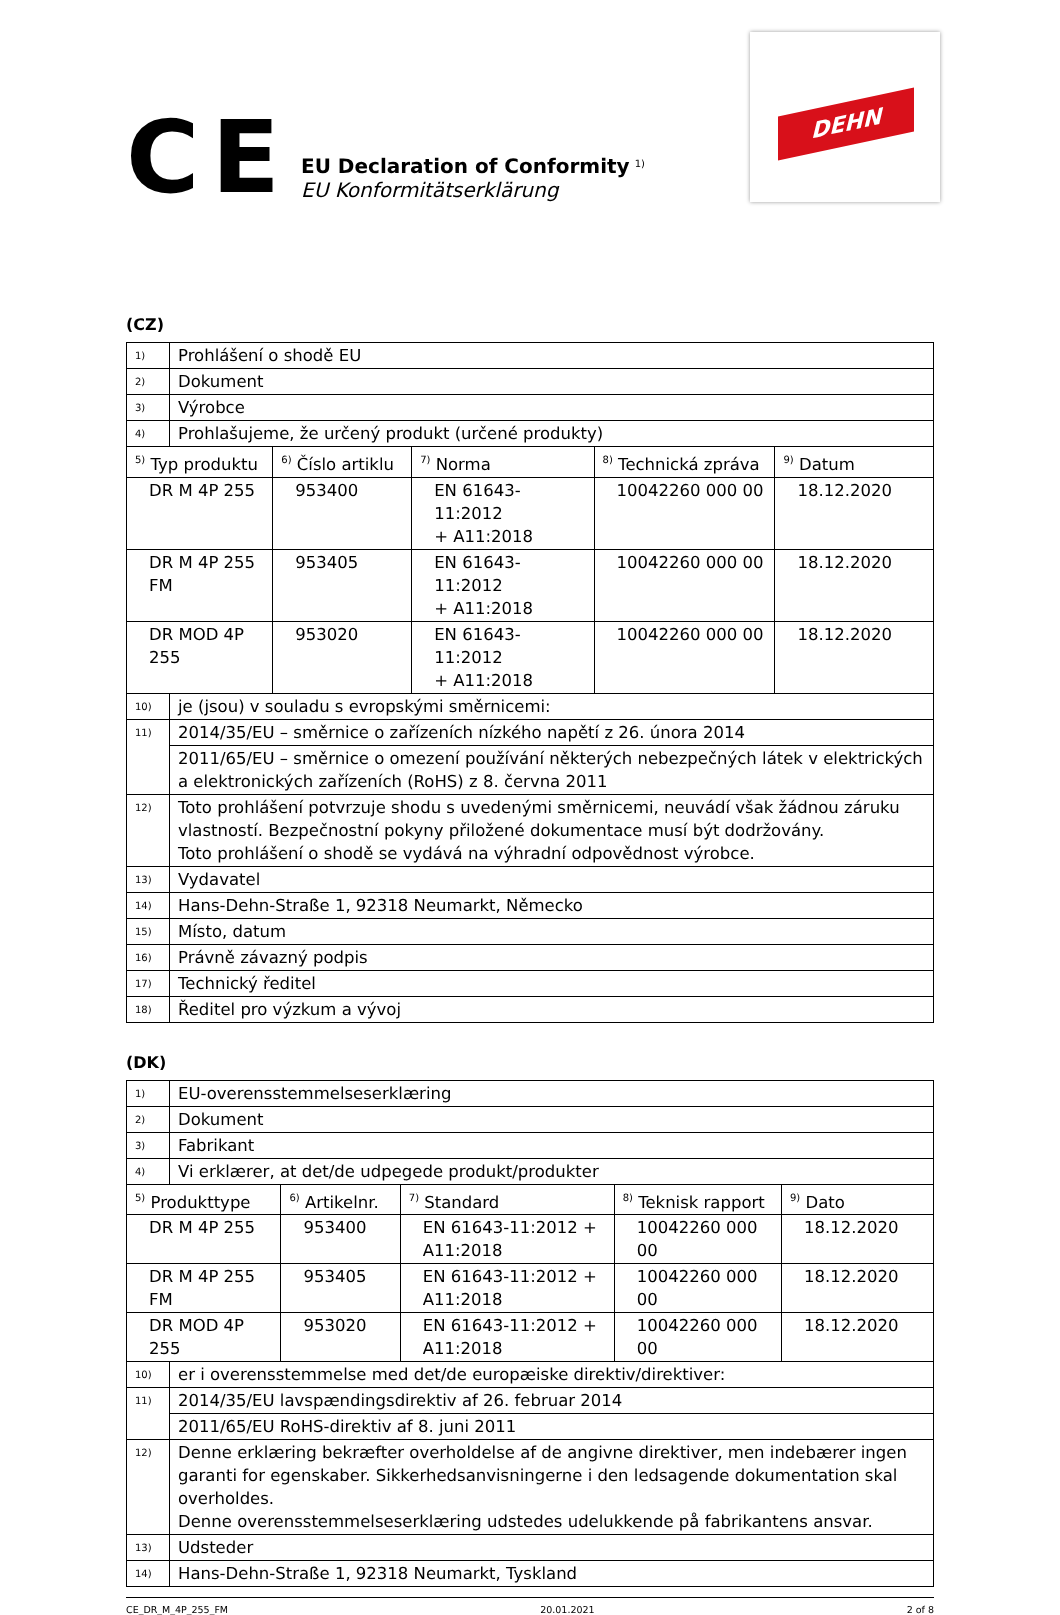CE
EU Declaration of Conformity <sup>1)</sup>
EU Konformitätserklärung
DEHN
(CZ)
| 1) | Prohlášení o shodě EU | | | | |
| 2) | Dokument | | | | |
| 3) | Výrobce | | | | |
| 4) | Prohlašujeme, že určený produkt (určené produkty) | | | | |
| <sup>5)</sup> Typ produktu | | <sup>6)</sup> Číslo artiklu | <sup>7)</sup> Norma | <sup>8)</sup> Technická zpráva | <sup>9)</sup> Datum |
| DR M 4P 255 | | 953400 | EN 61643-11:2012 + A11:2018 | 10042260 000 00 | 18.12.2020 |
| DR M 4P 255 FM | | 953405 | EN 61643-11:2012 + A11:2018 | 10042260 000 00 | 18.12.2020 |
| DR MOD 4P 255 | | 953020 | EN 61643-11:2012 + A11:2018 | 10042260 000 00 | 18.12.2020 |
| 10) | je (jsou) v souladu s evropskými směrnicemi: | | | | |
| 11) | 2014/35/EU – směrnice o zařízeních nízkého napětí z 26. února 2014 | | | | |
| | 2011/65/EU – směrnice o omezení používání některých nebezpečných látek v elektrických a elektronických zařízeních (RoHS) z 8. června 2011 | | | | |
| 12) | Toto prohlášení potvrzuje shodu s uvedenými směrnicemi, neuvádí však žádnou záruku vlastností. Bezpečnostní pokyny přiložené dokumentace musí být dodržovány. Toto prohlášení o shodě se vydává na výhradní odpovědnost výrobce. | | | | |
| 13) | Vydavatel | | | | |
| 14) | Hans-Dehn-Straße 1, 92318 Neumarkt, Německo | | | | |
| 15) | Místo, datum | | | | |
| 16) | Právně závazný podpis | | | | |
| 17) | Technický ředitel | | | | |
| 18) | Ředitel pro výzkum a vývoj | | | | |
(DK)
| 1) | EU-overensstemmelseserklæring | | | | |
| 2) | Dokument | | | | |
| 3) | Fabrikant | | | | |
| 4) | Vi erklærer, at det/de udpegede produkt/produkter | | | | |
| <sup>5)</sup> Produkttype | | <sup>6)</sup> Artikelnr. | <sup>7)</sup> Standard | <sup>8)</sup> Teknisk rapport | <sup>9)</sup> Dato |
| DR M 4P 255 | | 953400 | EN 61643-11:2012 + A11:2018 | 10042260 000 00 | 18.12.2020 |
| DR M 4P 255 FM | | 953405 | EN 61643-11:2012 + A11:2018 | 10042260 000 00 | 18.12.2020 |
| DR MOD 4P 255 | | 953020 | EN 61643-11:2012 + A11:2018 | 10042260 000 00 | 18.12.2020 |
| 10) | er i overensstemmelse med det/de europæiske direktiv/direktiver: | | | | |
| 11) | 2014/35/EU lavspændingsdirektiv af 26. februar 2014 | | | | |
| | 2011/65/EU RoHS-direktiv af 8. juni 2011 | | | | |
| 12) | Denne erklæring bekræfter overholdelse af de angivne direktiver, men indebærer ingen garanti for egenskaber. Sikkerhedsanvisningerne i den ledsagende dokumentation skal overholdes. Denne overensstemmelseserklæring udstedes udelukkende på fabrikantens ansvar. | | | | |
| 13) | Udsteder | | | | |
| 14) | Hans-Dehn-Straße 1, 92318 Neumarkt, Tyskland | | | | |
CE_DR_M_4P_255_FM 20.01.2021 2 of 8